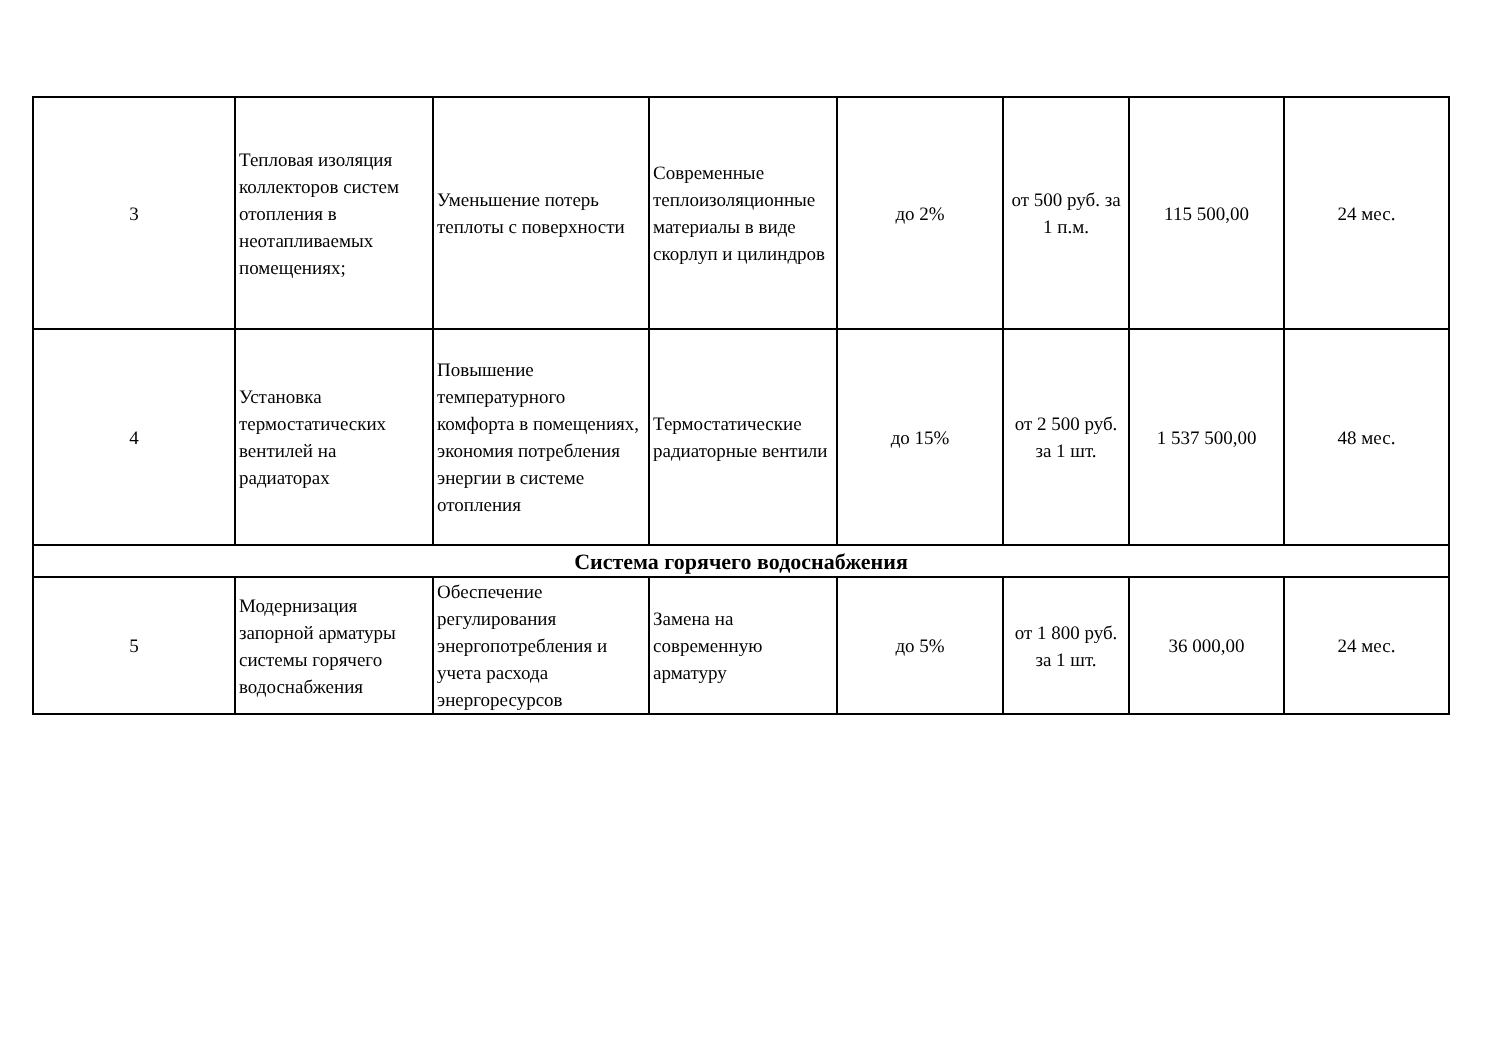| 3 | Тепловая изоляция коллекторов систем отопления в неотапливаемых помещениях; | Уменьшение потерь теплоты с поверхности | Современные теплоизоляционные материалы в виде скорлуп и цилиндров | до 2% | от 500 руб. за 1 п.м. | 115 500,00 | 24 мес. |
| 4 | Установка термостатических вентилей на радиаторах | Повышение температурного комфорта в помещениях, экономия потребления энергии в системе отопления | Термостатические радиаторные вентили | до 15% | от 2 500 руб. за 1 шт. | 1 537 500,00 | 48 мес. |
| Система горячего водоснабжения | | | | | | | |
| 5 | Модернизация запорной арматуры системы горячего водоснабжения | Обеспечение регулирования энергопотребления и учета расхода энергоресурсов | Замена на современную арматуру | до 5% | от 1 800 руб. за 1 шт. | 36 000,00 | 24 мес. |